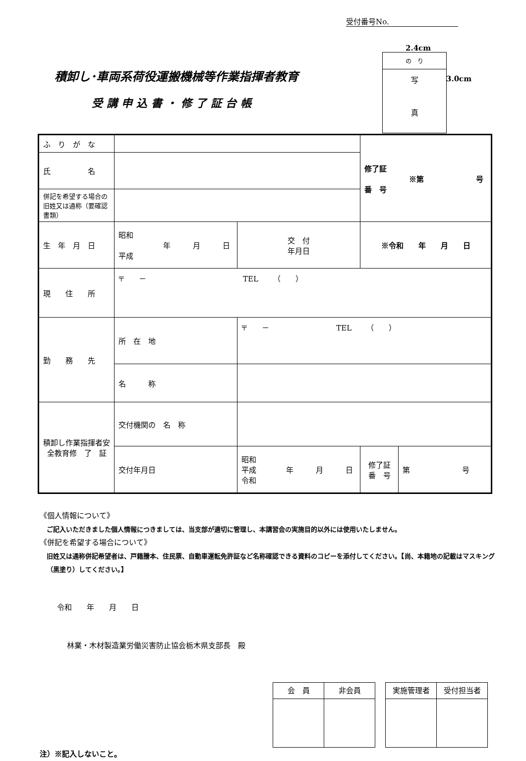受付番号No.
2.4cm
の　り
写
真
3.0cm
積卸し･車両系荷役運搬機械等作業指揮者教育
受講申込書・修了証台帳
| ふ り が な | | | | 修了証 ※第 号 番 号 | |
| 氏 名 | | | | | |
| 併記を希望する場合の旧姓又は通称（要確認書類） | | | | | |
| 生 年 月 日 | 昭和 年 月 日 平成 | | 交 付 年月日 | ※令和 年 月 日 | |
| 現 住 所 | 〒 － TEL （ ） | | | | |
| 勤 務 先 | 所 在 地 | 〒 － TEL （ ） | | | |
| | 名 称 | | | | |
| 積卸し作業指揮者安全教育修 了 証 | 交付機関の 名 称 | | | | |
| | 交付年月日 | 昭和 平成 年 月 日 令和 | | 修了証 番 号 | 第 号 |
《個人情報について》
ご記入いただきました個人情報につきましては、当支部が適切に管理し、本講習会の実施目的以外には使用いたしません。
《併記を希望する場合について》
旧姓又は通称併記希望者は、戸籍謄本、住民票、自動車運転免許証など名称確認できる資料のコピーを添付してください。【尚、本籍地の記載はマスキング（黒塗り）してください。】
令和　　年　　月　　日
林業・木材製造業労働災害防止協会栃木県支部長　殿
| 会 員 | 非会員 |
| 実施管理者 | 受付担当者 |
注）※記入しないこと。